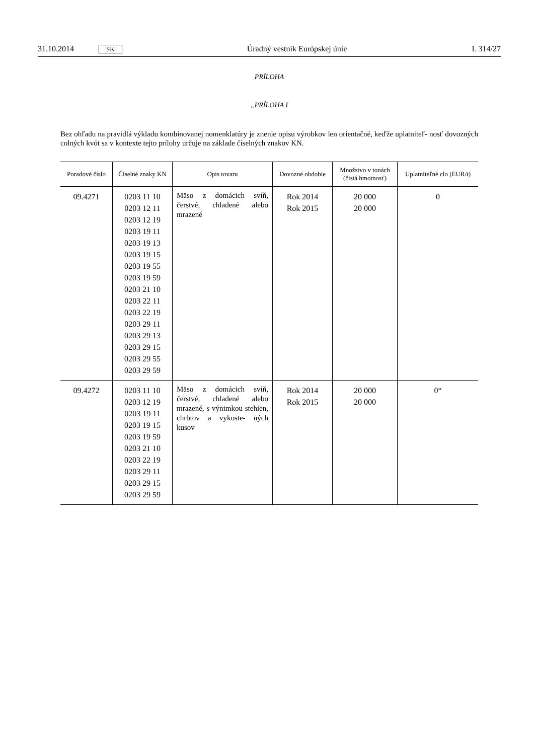31.10.2014 SK Úradný vestník Európskej únie L 314/27
PRÍLOHA
„PRÍLOHA I
Bez ohľadu na pravidlá výkladu kombinovanej nomenklatúry je znenie opisu výrobkov len orientačné, keďže uplatniteľ- nosť dovozných colných kvót sa v kontexte tejto prílohy určuje na základe číselných znakov KN.
| Poradové číslo | Číselné znaky KN | Opis tovaru | Dovozné obdobie | Množstvo v tonách (čistá hmotnosť) | Uplatniteľné clo (EUR/t) |
| --- | --- | --- | --- | --- | --- |
| 09.4271 | 0203 11 10 0203 12 11 0203 12 19 0203 19 11 0203 19 13 0203 19 15 0203 19 55 0203 19 59 0203 21 10 0203 22 11 0203 22 19 0203 29 11 0203 29 13 0203 29 15 0203 29 55 0203 29 59 | Mäso z domácich svíň, čerstvé, chladené alebo mrazené | Rok 2014 Rok 2015 | 20 000 20 000 | 0 |
| 09.4272 | 0203 11 10 0203 12 19 0203 19 11 0203 19 15 0203 19 59 0203 21 10 0203 22 19 0203 29 11 0203 29 15 0203 29 59 | Mäso z domácich svíň, čerstvé, chladené alebo mrazené, s výnimkou stehien, chrbtov a vykoste- ných kusov | Rok 2014 Rok 2015 | 20 000 20 000 | 0“ |